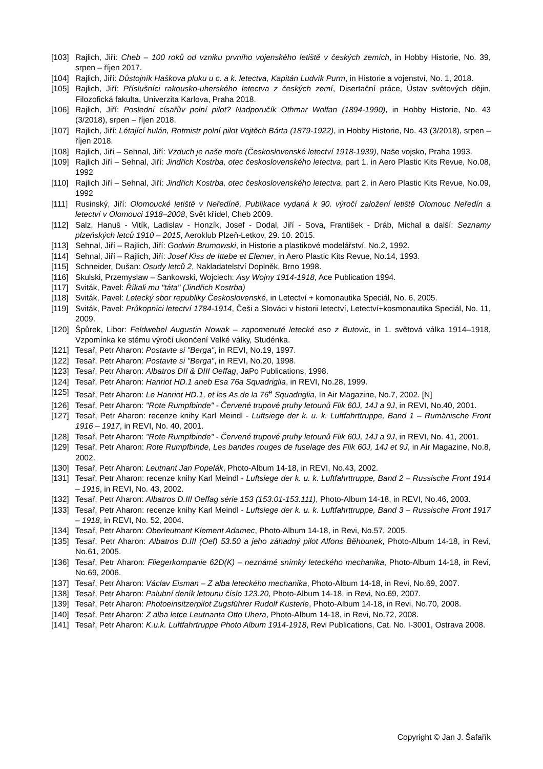[103] Rajlich, Jiří: Cheb – 100 roků od vzniku prvního vojenského letiště v českých zemích, in Hobby Historie, No. 39, srpen – říjen 2017.
[104] Rajlich, Jiří: Důstojník Haškova pluku u c. a k. letectva, Kapitán Ludvík Purm, in Historie a vojenství, No. 1, 2018.
[105] Rajlich, Jiří: Příslušníci rakousko-uherského letectva z českých zemí, Disertační práce, Ústav světových dějin, Filozofická fakulta, Univerzita Karlova, Praha 2018.
[106] Rajlich, Jiří: Poslední císařův polní pilot? Nadporučík Othmar Wolfan (1894-1990), in Hobby Historie, No. 43 (3/2018), srpen – říjen 2018.
[107] Rajlich, Jiří: Létající hulán, Rotmistr polní pilot Vojtěch Bárta (1879-1922), in Hobby Historie, No. 43 (3/2018), srpen – říjen 2018.
[108] Rajlich, Jiří – Sehnal, Jiří: Vzduch je naše moře (Československé letectví 1918-1939), Naše vojsko, Praha 1993.
[109] Rajlich Jiří – Sehnal, Jiří: Jindřich Kostrba, otec československého letectva, part 1, in Aero Plastic Kits Revue, No.08, 1992
[110] Rajlich Jiří – Sehnal, Jiří: Jindřich Kostrba, otec československého letectva, part 2, in Aero Plastic Kits Revue, No.09, 1992
[111] Rusinský, Jiří: Olomoucké letiště v Neředíně, Publikace vydaná k 90. výročí založení letiště Olomouc Neředín a letectví v Olomouci 1918–2008, Svět křídel, Cheb 2009.
[112] Salz, Hanuš - Vitík, Ladislav - Honzík, Josef - Dodal, Jiří - Sova, František - Dráb, Michal a další: Seznamy plzeňských letců 1910 – 2015, Aeroklub Plzeň-Letkov, 29. 10. 2015.
[113] Sehnal, Jiří – Rajlich, Jiří: Godwin Brumowski, in Historie a plastikové modelářství, No.2, 1992.
[114] Sehnal, Jiří – Rajlich, Jiří: Josef Kiss de Ittebe et Elemer, in Aero Plastic Kits Revue, No.14, 1993.
[115] Schneider, Dušan: Osudy letců 2, Nakladatelství Doplněk, Brno 1998.
[116] Skulski, Przemyslaw – Sankowski, Wojciech: Asy Wojny 1914-1918, Ace Publication 1994.
[117] Sviták, Pavel: Říkali mu "táta" (Jindřich Kostrba)
[118] Sviták, Pavel: Letecký sbor republiky Československé, in Letectví + komonautika Speciál, No. 6, 2005.
[119] Sviták, Pavel: Průkopníci letectví 1784-1914, Češi a Slováci v historii letectví, Letectví+kosmonautika Speciál, No. 11, 2009.
[120] Špůrek, Libor: Feldwebel Augustin Nowak – zapomenuté letecké eso z Butovic, in 1. světová válka 1914–1918, Vzpomínka ke stému výročí ukončení Velké války, Studénka.
[121] Tesař, Petr Aharon: Postavte si "Berga", in REVI, No.19, 1997.
[122] Tesař, Petr Aharon: Postavte si "Berga", in REVI, No.20, 1998.
[123] Tesař, Petr Aharon: Albatros DII & DIII Oeffag, JaPo Publications, 1998.
[124] Tesař, Petr Aharon: Hanriot HD.1 aneb Esa 76a Squadriglia, in REVI, No.28, 1999.
[125] Tesař, Petr Aharon: Le Hanriot HD.1, et les As de la 76<sup>e</sup> Squadriglia, In Air Magazine, No.7, 2002. [N]
[126] Tesař, Petr Aharon: "Rote Rumpfbinde" - Červené trupové pruhy letounů Flik 60J, 14J a 9J, in REVI, No.40, 2001.
[127] Tesař, Petr Aharon: recenze knihy Karl Meindl - Luftsiege der k. u. k. Luftfahrttruppe, Band 1 – Rumänische Front 1916 – 1917, in REVI, No. 40, 2001.
[128] Tesař, Petr Aharon: "Rote Rumpfbinde" - Červené trupové pruhy letounů Flik 60J, 14J a 9J, in REVI, No. 41, 2001.
[129] Tesař, Petr Aharon: Rote Rumpfbinde, Les bandes rouges de fuselage des Flik 60J, 14J et 9J, in Air Magazine, No.8, 2002.
[130] Tesař, Petr Aharon: Leutnant Jan Popelák, Photo-Album 14-18, in REVI, No.43, 2002.
[131] Tesař, Petr Aharon: recenze knihy Karl Meindl - Luftsiege der k. u. k. Luftfahrttruppe, Band 2 – Russische Front 1914 – 1916, in REVI, No. 43, 2002.
[132] Tesař, Petr Aharon: Albatros D.III Oeffag série 153 (153.01-153.111), Photo-Album 14-18, in REVI, No.46, 2003.
[133] Tesař, Petr Aharon: recenze knihy Karl Meindl - Luftsiege der k. u. k. Luftfahrttruppe, Band 3 – Russische Front 1917 – 1918, in REVI, No. 52, 2004.
[134] Tesař, Petr Aharon: Oberleutnant Klement Adamec, Photo-Album 14-18, in Revi, No.57, 2005.
[135] Tesař, Petr Aharon: Albatros D.III (Oef) 53.50 a jeho záhadný pilot Alfons Běhounek, Photo-Album 14-18, in Revi, No.61, 2005.
[136] Tesař, Petr Aharon: Fliegerkompanie 62D(K) – neznámé snímky leteckého mechanika, Photo-Album 14-18, in Revi, No.69, 2006.
[137] Tesař, Petr Aharon: Václav Eisman – Z alba leteckého mechanika, Photo-Album 14-18, in Revi, No.69, 2007.
[138] Tesař, Petr Aharon: Palubní deník letounu číslo 123.20, Photo-Album 14-18, in Revi, No.69, 2007.
[139] Tesař, Petr Aharon: Photoeinsitzerpilot Zugsführer Rudolf Kusterle, Photo-Album 14-18, in Revi, No.70, 2008.
[140] Tesař, Petr Aharon: Z alba letce Leutnanta Otto Uhera, Photo-Album 14-18, in Revi, No.72, 2008.
[141] Tesař, Petr Aharon: K.u.k. Luftfahrtruppe Photo Album 1914-1918, Revi Publications, Cat. No. I-3001, Ostrava 2008.
Copyright © Jan J. Šafařík